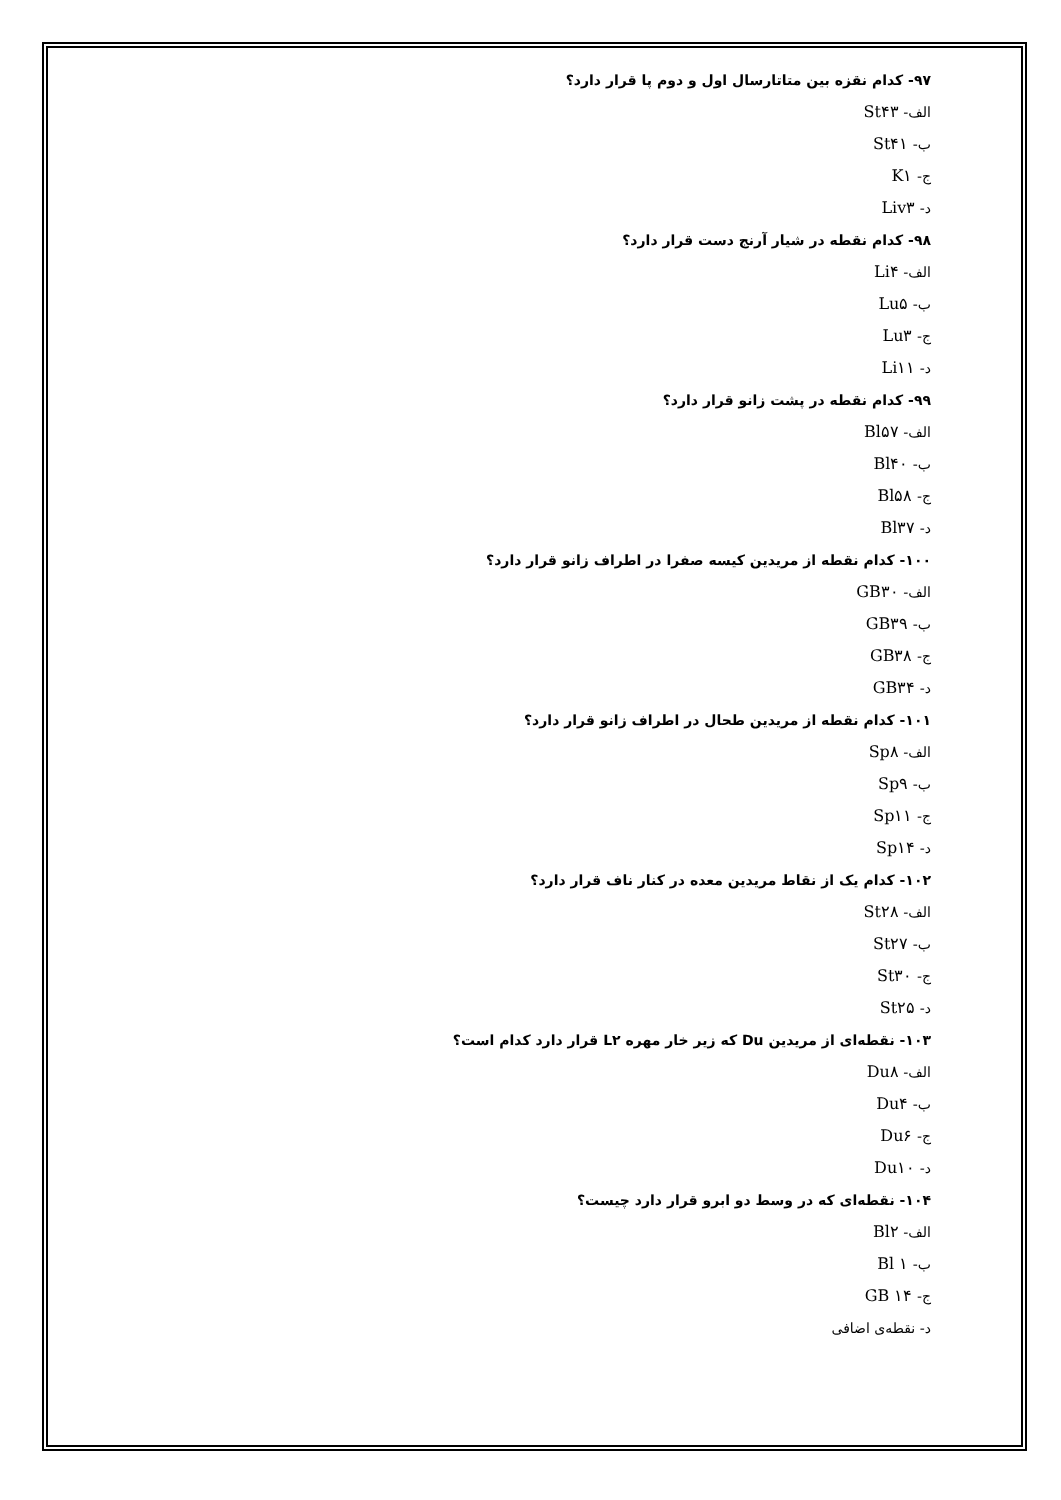۹۷- کدام نقزه بین متاتارسال اول و دوم پا قرار دارد؟
الف- St۴۳
ب- St۴۱
ج- K۱
د- Liv۳
۹۸- کدام نقطه در شیار آرنج دست قرار دارد؟
الف- Li۴
ب- Lu۵
ج- Lu۳
د- Li۱۱
۹۹- کدام نقطه در پشت زانو قرار دارد؟
الف- Bl۵۷
ب- Bl۴۰
ج- Bl۵۸
د- Bl۳۷
۱۰۰- کدام نقطه از مریدین کیسه صفرا در اطراف زانو قرار دارد؟
الف- GB۳۰
ب- GB۳۹
ج- GB۳۸
د- GB۳۴
۱۰۱- کدام نقطه از مریدین طحال در اطراف زانو قرار دارد؟
الف- Sp۸
ب- Sp۹
ج- Sp۱۱
د- Sp۱۴
۱۰۲- کدام یک از نقاط مریدین معده در کنار ناف قرار دارد؟
الف- St۲۸
ب- St۲۷
ج- St۳۰
د- St۲۵
۱۰۳- نقطه‌ای از مریدین Du که زیر خار مهره L۲ قرار دارد کدام است؟
الف- Du۸
ب- Du۴
ج- Du۶
د- Du۱۰
۱۰۴- نقطه‌ای که در وسط دو ابرو قرار دارد چیست؟
الف- Bl۲
ب- Bl ۱
ج- GB ۱۴
د- نقطه‌ی اضافی